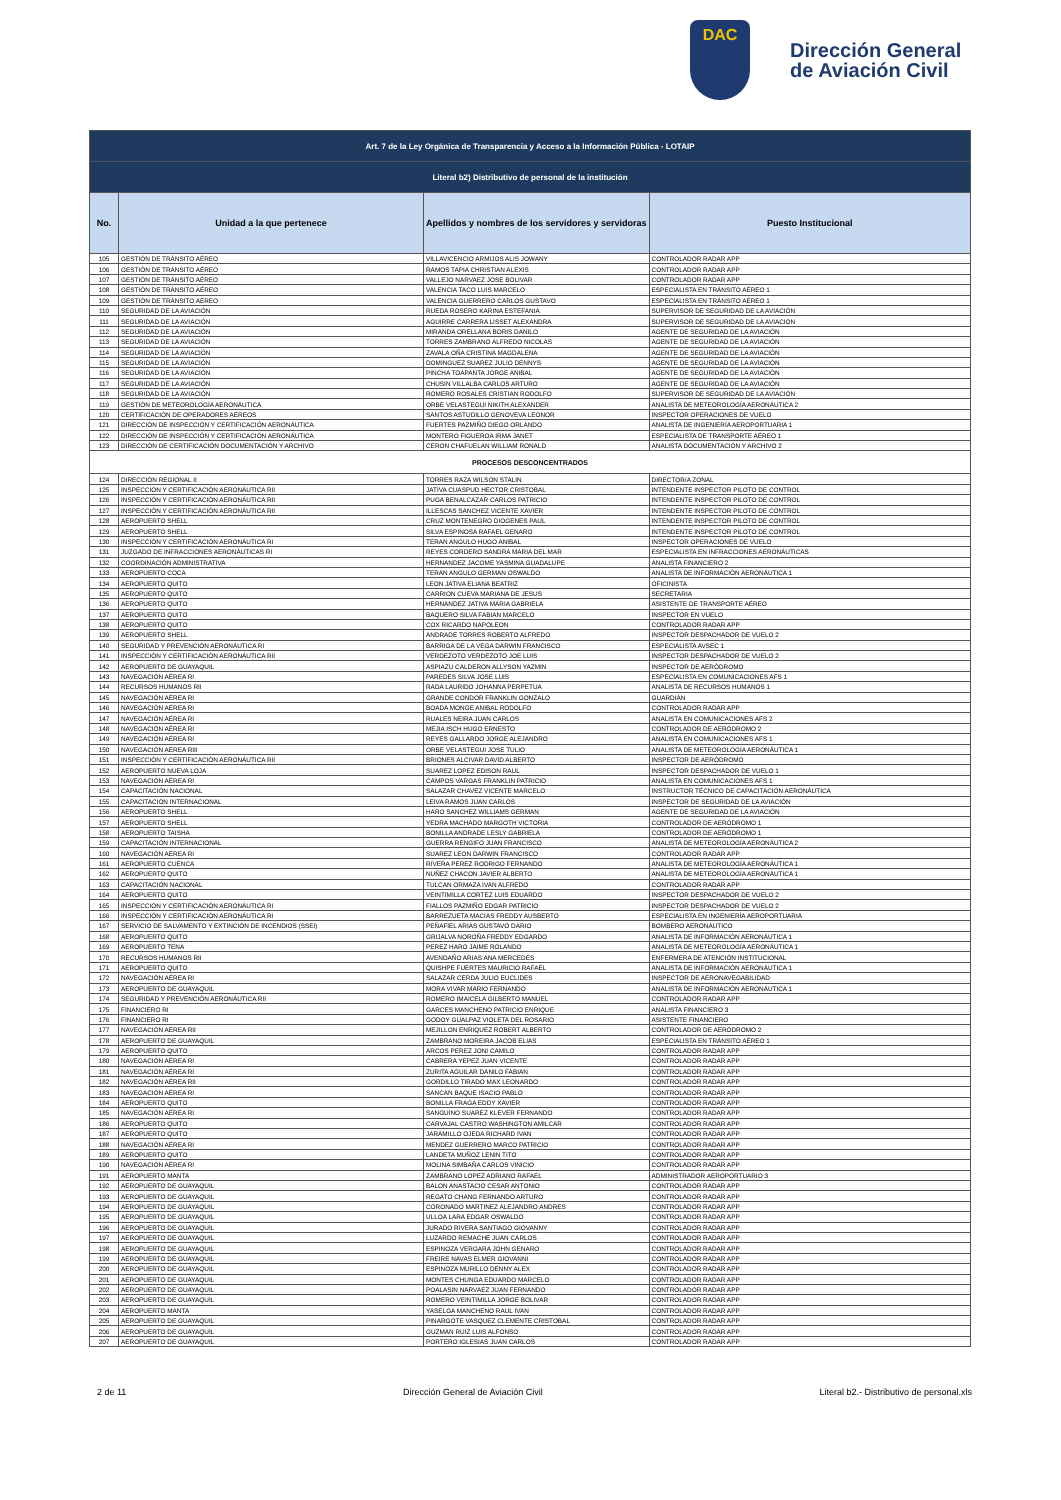DAC
Dirección General
de Aviación Civil
| Art. 7 de la Ley Orgánica de Transparencia y Acceso a la Información Pública - LOTAIP | | | |
| Literal b2) Distributivo de personal de la institución | | | |
| No. | Unidad a la que pertenece | Apellidos y nombres de los servidores y servidoras | Puesto Institucional |
| 105 | GESTIÓN DE TRÁNSITO AÉREO | VILLAVICENCIO ARMIJOS ALIS JOWANY | CONTROLADOR RADAR APP |
| 106 | GESTIÓN DE TRÁNSITO AÉREO | RAMOS TAPIA CHRISTIAN ALEXIS | CONTROLADOR RADAR APP |
| 107 | GESTIÓN DE TRÁNSITO AÉREO | VALLEJO NARVAEZ JOSE BOLIVAR | CONTROLADOR RADAR APP |
| 108 | GESTIÓN DE TRÁNSITO AÉREO | VALENCIA TACO LUIS MARCELO | ESPECIALISTA EN TRÁNSITO AÉREO 1 |
| 109 | GESTIÓN DE TRÁNSITO AÉREO | VALENCIA GUERRERO CARLOS GUSTAVO | ESPECIALISTA EN TRÁNSITO AÉREO 1 |
| 110 | SEGURIDAD DE LA AVIACIÓN | RUEDA ROSERO KARINA ESTEFANIA | SUPERVISOR DE SEGURIDAD DE LA AVIACIÓN |
| 111 | SEGURIDAD DE LA AVIACIÓN | AGUIRRE CARRERA LISSET ALEXANDRA | SUPERVISOR DE SEGURIDAD DE LA AVIACIÓN |
| 112 | SEGURIDAD DE LA AVIACIÓN | MIRANDA ORELLANA BORIS DANILO | AGENTE DE SEGURIDAD DE LA AVIACIÓN |
| 113 | SEGURIDAD DE LA AVIACIÓN | TORRES ZAMBRANO ALFREDO NICOLAS | AGENTE DE SEGURIDAD DE LA AVIACIÓN |
| 114 | SEGURIDAD DE LA AVIACIÓN | ZAVALA OÑA CRISTINA MAGDALENA | AGENTE DE SEGURIDAD DE LA AVIACIÓN |
| 115 | SEGURIDAD DE LA AVIACIÓN | DOMINGUEZ SUAREZ JULIO DENNYS | AGENTE DE SEGURIDAD DE LA AVIACIÓN |
| 116 | SEGURIDAD DE LA AVIACIÓN | PINCHA TOAPANTA JORGE ANIBAL | AGENTE DE SEGURIDAD DE LA AVIACIÓN |
| 117 | SEGURIDAD DE LA AVIACIÓN | CHUSIN VILLALBA CARLOS ARTURO | AGENTE DE SEGURIDAD DE LA AVIACIÓN |
| 118 | SEGURIDAD DE LA AVIACIÓN | ROMERO ROSALES CRISTIAN RODOLFO | SUPERVISOR DE SEGURIDAD DE LA AVIACIÓN |
| 119 | GESTIÓN DE METEOROLOGÍA AERONÁUTICA | ORBE VELASTEGUI NIKITH ALEXANDER | ANALISTA DE METEOROLOGÍA AERONÁUTICA 2 |
| 120 | CERTIFICACIÓN DE OPERADORES AÉREOS | SANTOS ASTUDILLO GENOVEVA LEONOR | INSPECTOR OPERACIONES DE VUELO |
| 121 | DIRECCIÓN DE INSPECCIÓN Y CERTIFICACIÓN AERONÁUTICA | FUERTES PAZMIÑO DIEGO ORLANDO | ANALISTA DE INGENIERÍA AEROPORTUARIA 1 |
| 122 | DIRECCIÓN DE INSPECCIÓN Y CERTIFICACIÓN AERONÁUTICA | MONTERO FIGUEROA IRMA JANET | ESPECIALISTA DE TRANSPORTE AÉREO 1 |
| 123 | DIRECCIÓN DE CERTIFICACIÓN DOCUMENTACIÓN Y ARCHIVO | CERON CHAFUELAN WILLIAM RONALD | ANALISTA DOCUMENTACIÓN Y ARCHIVO 2 |
| PROCESOS DESCONCENTRADOS | | | |
| 124 | DIRECCIÓN REGIONAL II | TORRES RAZA WILSON STALIN | DIRECTOR/A ZONAL |
| 125 | INSPECCIÓN Y CERTIFICACIÓN AERONÁUTICA RII | JATIVA CUASPUD HECTOR CRISTOBAL | INTENDENTE INSPECTOR PILOTO DE CONTROL |
| 126 | INSPECCIÓN Y CERTIFICACIÓN AERONÁUTICA RII | PUGA BENALCAZAR CARLOS PATRICIO | INTENDENTE INSPECTOR PILOTO DE CONTROL |
| 127 | INSPECCIÓN Y CERTIFICACIÓN AERONÁUTICA RII | ILLESCAS SANCHEZ VICENTE XAVIER | INTENDENTE INSPECTOR PILOTO DE CONTROL |
| 128 | AEROPUERTO SHELL | CRUZ MONTENEGRO DIOGENES PAUL | INTENDENTE INSPECTOR PILOTO DE CONTROL |
| 129 | AEROPUERTO SHELL | SILVA ESPINOSA RAFAEL GENARO | INTENDENTE INSPECTOR PILOTO DE CONTROL |
| 130 | INSPECCIÓN Y CERTIFICACIÓN AERONÁUTICA RI | TERAN ANGULO HUGO ANIBAL | INSPECTOR OPERACIONES DE VUELO |
| 131 | JUZGADO DE INFRACCIONES AERONÁUTICAS RI | REYES CORDERO SANDRA MARIA DEL MAR | ESPECIALISTA EN INFRACCIONES AERONÁUTICAS |
| 132 | COORDINACIÓN ADMINISTRATIVA | HERNANDEZ JACOME YASMINA GUADALUPE | ANALISTA FINANCIERO 2 |
| 133 | AEROPUERTO COCA | TERAN ANGULO GERMAN OSWALDO | ANALISTA DE INFORMACIÓN AERONÁUTICA 1 |
| 134 | AEROPUERTO QUITO | LEON JATIVA ELIANA BEATRIZ | OFICINISTA |
| 135 | AEROPUERTO QUITO | CARRION CUEVA MARIANA DE JESUS | SECRETARIA |
| 136 | AEROPUERTO QUITO | HERNANDEZ JATIVA MARIA GABRIELA | ASISTENTE DE TRANSPORTE AÉREO |
| 137 | AEROPUERTO QUITO | BAQUERO SILVA FABIAN MARCELO | INSPECTOR EN VUELO |
| 138 | AEROPUERTO QUITO | COX RICARDO NAPOLEON | CONTROLADOR RADAR APP |
| 139 | AEROPUERTO SHELL | ANDRADE TORRES ROBERTO ALFREDO | INSPECTOR DESPACHADOR DE VUELO 2 |
| 140 | SEGURIDAD Y PREVENCIÓN AERONÁUTICA RI | BARRIGA DE LA VEGA DARWIN FRANCISCO | ESPECIALISTA AVSEC 1 |
| 141 | INSPECCIÓN Y CERTIFICACIÓN AERONÁUTICA RII | VERDEZOTO VERDEZOTO JOE LUIS | INSPECTOR DESPACHADOR DE VUELO 2 |
| 142 | AEROPUERTO DE GUAYAQUIL | ASPIAZU CALDERON ALLYSON YAZMIN | INSPECTOR DE AERÓDROMO |
| 143 | NAVEGACIÓN AÉREA RI | PAREDES SILVA JOSE LUIS | ESPECIALISTA EN COMUNICACIONES AFS 1 |
| 144 | RECURSOS HUMANOS RII | RADA LAURIDO JOHANNA PERPETUA | ANALISTA DE RECURSOS HUMANOS 1 |
| 145 | NAVEGACIÓN AÉREA RI | GRANDE CONDOR FRANKLIN GONZALO | GUARDIÁN |
| 146 | NAVEGACIÓN AÉREA RI | BOADA MONGE ANIBAL RODOLFO | CONTROLADOR RADAR APP |
| 147 | NAVEGACIÓN AÉREA RI | RUALES NEIRA JUAN CARLOS | ANALISTA EN COMUNICACIONES AFS 2 |
| 148 | NAVEGACIÓN AÉREA RI | MEJIA ISCH HUGO ERNESTO | CONTROLADOR DE AERÓDROMO 2 |
| 149 | NAVEGACIÓN AÉREA RI | REYES GALLARDO JORGE ALEJANDRO | ANALISTA EN COMUNICACIONES AFS 1 |
| 150 | NAVEGACIÓN AÉREA RIII | ORBE VELASTEGUI JOSE TULIO | ANALISTA DE METEOROLOGÍA AERONÁUTICA 1 |
| 151 | INSPECCIÓN Y CERTIFICACIÓN AERONÁUTICA RII | BRIONES ALCIVAR DAVID ALBERTO | INSPECTOR DE AERÓDROMO |
| 152 | AEROPUERTO NUEVA LOJA | SUAREZ LOPEZ EDISON RAUL | INSPECTOR DESPACHADOR DE VUELO 1 |
| 153 | NAVEGACIÓN AÉREA RI | CAMPOS VARGAS FRANKLIN PATRICIO | ANALISTA EN COMUNICACIONES AFS 1 |
| 154 | CAPACITACIÓN NACIONAL | SALAZAR CHAVEZ VICENTE MARCELO | INSTRUCTOR TÉCNICO DE CAPACITACIÓN AERONÁUTICA |
| 155 | CAPACITACIÓN INTERNACIONAL | LEIVA RAMOS JUAN CARLOS | INSPECTOR DE SEGURIDAD DE LA AVIACIÓN |
| 156 | AEROPUERTO SHELL | HARO SANCHEZ WILLIAMS GERMAN | AGENTE DE SEGURIDAD DE LA AVIACIÓN |
| 157 | AEROPUERTO SHELL | YEDRA MACHADO MARGOTH VICTORIA | CONTROLADOR DE AERÓDROMO 1 |
| 158 | AEROPUERTO TAISHA | BONILLA ANDRADE LESLY GABRIELA | CONTROLADOR DE AERÓDROMO 1 |
| 159 | CAPACITACIÓN INTERNACIONAL | GUERRA RENGIFO JUAN FRANCISCO | ANALISTA DE METEOROLOGÍA AERONÁUTICA 2 |
| 160 | NAVEGACIÓN AÉREA RI | SUAREZ LEON DARWIN FRANCISCO | CONTROLADOR RADAR APP |
| 161 | AEROPUERTO CUENCA | RIVERA PEREZ RODRIGO FERNANDO | ANALISTA DE METEOROLOGÍA AERONÁUTICA 1 |
| 162 | AEROPUERTO QUITO | NUÑEZ CHACON JAVIER ALBERTO | ANALISTA DE METEOROLOGÍA AERONÁUTICA 1 |
| 163 | CAPACITACIÓN NACIONAL | TULCAN ORMAZA IVAN ALFREDO | CONTROLADOR RADAR APP |
| 164 | AEROPUERTO QUITO | VEINTIMILLA CORTEZ LUIS EDUARDO | INSPECTOR DESPACHADOR DE VUELO 2 |
| 165 | INSPECCIÓN Y CERTIFICACIÓN AERONÁUTICA RI | FIALLOS PAZMIÑO EDGAR PATRICIO | INSPECTOR DESPACHADOR DE VUELO 2 |
| 166 | INSPECCIÓN Y CERTIFICACIÓN AERONÁUTICA RI | BARREZUETA MACIAS FREDDY AUSBERTO | ESPECIALISTA EN INGENIERÍA AEROPORTUARIA |
| 167 | SERVICIO DE SALVAMENTO Y EXTINCIÓN DE INCENDIOS (SSEI) | PEÑAFIEL ARIAS GUSTAVO DARIO | BOMBERO AERONÁUTICO |
| 168 | AEROPUERTO QUITO | GRIJALVA NOROÑA FREDDY EDGARDO | ANALISTA DE INFORMACIÓN AERONÁUTICA 1 |
| 169 | AEROPUERTO TENA | PEREZ HARO JAIME ROLANDO | ANALISTA DE METEOROLOGÍA AERONÁUTICA 1 |
| 170 | RECURSOS HUMANOS RII | AVENDAÑO ARIAS ANA MERCEDES | ENFERMERA DE ATENCIÓN INSTITUCIONAL |
| 171 | AEROPUERTO QUITO | QUISHPE FUERTES MAURICIO RAFAEL | ANALISTA DE INFORMACIÓN AERONÁUTICA 1 |
| 172 | NAVEGACIÓN AÉREA RI | SALAZAR CERDA JULIO EUCLIDES | INSPECTOR DE AERONAVEGABILIDAD |
| 173 | AEROPUERTO DE GUAYAQUIL | MORA VIVAR MARIO FERNANDO | ANALISTA DE INFORMACIÓN AERONÁUTICA 1 |
| 174 | SEGURIDAD Y PREVENCIÓN AERONÁUTICA RII | ROMERO IMAICELA GILBERTO MANUEL | CONTROLADOR RADAR APP |
| 175 | FINANCIERO RI | GARCES MANCHENO PATRICIO ENRIQUE | ANALISTA FINANCIERO 3 |
| 176 | FINANCIERO RI | GODOY GUALPAZ VIOLETA DEL ROSARIO | ASISTENTE FINANCIERO |
| 177 | NAVEGACIÓN AÉREA RII | MEJILLON ENRIQUEZ ROBERT ALBERTO | CONTROLADOR DE AERÓDROMO 2 |
| 178 | AEROPUERTO DE GUAYAQUIL | ZAMBRANO MOREIRA JACOB ELIAS | ESPECIALISTA EN TRÁNSITO AÉREO 1 |
| 179 | AEROPUERTO QUITO | ARCOS PEREZ JONI CAMILO | CONTROLADOR RADAR APP |
| 180 | NAVEGACIÓN AÉREA RI | CABRERA YEPEZ JUAN VICENTE | CONTROLADOR RADAR APP |
| 181 | NAVEGACIÓN AÉREA RI | ZURITA AGUILAR DANILO FABIAN | CONTROLADOR RADAR APP |
| 182 | NAVEGACIÓN AÉREA RII | GORDILLO TIRADO MAX LEONARDO | CONTROLADOR RADAR APP |
| 183 | NAVEGACIÓN AÉREA RI | SANCAN BAQUE ISACIO PABLO | CONTROLADOR RADAR APP |
| 184 | AEROPUERTO QUITO | BONILLA FRAGA EDDY XAVIER | CONTROLADOR RADAR APP |
| 185 | NAVEGACIÓN AÉREA RI | SANGUINO SUAREZ KLEVER FERNANDO | CONTROLADOR RADAR APP |
| 186 | AEROPUERTO QUITO | CARVAJAL CASTRO WASHINGTON AMILCAR | CONTROLADOR RADAR APP |
| 187 | AEROPUERTO QUITO | JARAMILLO OJEDA RICHARD IVAN | CONTROLADOR RADAR APP |
| 188 | NAVEGACIÓN AÉREA RI | MENDEZ GUERRERO MARCO PATRICIO | CONTROLADOR RADAR APP |
| 189 | AEROPUERTO QUITO | LANDETA MUÑOZ LENIN TITO | CONTROLADOR RADAR APP |
| 190 | NAVEGACIÓN AÉREA RI | MOLINA SIMBAÑA CARLOS VINICIO | CONTROLADOR RADAR APP |
| 191 | AEROPUERTO MANTA | ZAMBRANO LOPEZ ADRIANO RAFAEL | ADMINISTRADOR AEROPORTUARIO 3 |
| 192 | AEROPUERTO DE GUAYAQUIL | BALON ANASTACIO CESAR ANTONIO | CONTROLADOR RADAR APP |
| 193 | AEROPUERTO DE GUAYAQUIL | REGATO CHANG FERNANDO ARTURO | CONTROLADOR RADAR APP |
| 194 | AEROPUERTO DE GUAYAQUIL | CORONADO MARTINEZ ALEJANDRO ANDRES | CONTROLADOR RADAR APP |
| 195 | AEROPUERTO DE GUAYAQUIL | ULLOA LARA EDGAR OSWALDO | CONTROLADOR RADAR APP |
| 196 | AEROPUERTO DE GUAYAQUIL | JURADO RIVERA SANTIAGO GIOVANNY | CONTROLADOR RADAR APP |
| 197 | AEROPUERTO DE GUAYAQUIL | LUZARDO REMACHE JUAN CARLOS | CONTROLADOR RADAR APP |
| 198 | AEROPUERTO DE GUAYAQUIL | ESPINOZA VERGARA JOHN GENARO | CONTROLADOR RADAR APP |
| 199 | AEROPUERTO DE GUAYAQUIL | FREIRE NAVAS ELMER GIOVANNI | CONTROLADOR RADAR APP |
| 200 | AEROPUERTO DE GUAYAQUIL | ESPINOZA MURILLO DENNY ALEX | CONTROLADOR RADAR APP |
| 201 | AEROPUERTO DE GUAYAQUIL | MONTES CHUNGA EDUARDO MARCELO | CONTROLADOR RADAR APP |
| 202 | AEROPUERTO DE GUAYAQUIL | POALASIN NARVAEZ JUAN FERNANDO | CONTROLADOR RADAR APP |
| 203 | AEROPUERTO DE GUAYAQUIL | ROMERO VEINTIMILLA JORGE BOLIVAR | CONTROLADOR RADAR APP |
| 204 | AEROPUERTO MANTA | YASELGA MANCHENO RAUL IVAN | CONTROLADOR RADAR APP |
| 205 | AEROPUERTO DE GUAYAQUIL | PINARGOTE VASQUEZ CLEMENTE CRISTOBAL | CONTROLADOR RADAR APP |
| 206 | AEROPUERTO DE GUAYAQUIL | GUZMAN RUIZ LUIS ALFONSO | CONTROLADOR RADAR APP |
| 207 | AEROPUERTO DE GUAYAQUIL | PORTERO IGLESIAS JUAN CARLOS | CONTROLADOR RADAR APP |
2 de 11 Dirección General de Aviación Civil Literal b2.- Distributivo de personal.xls